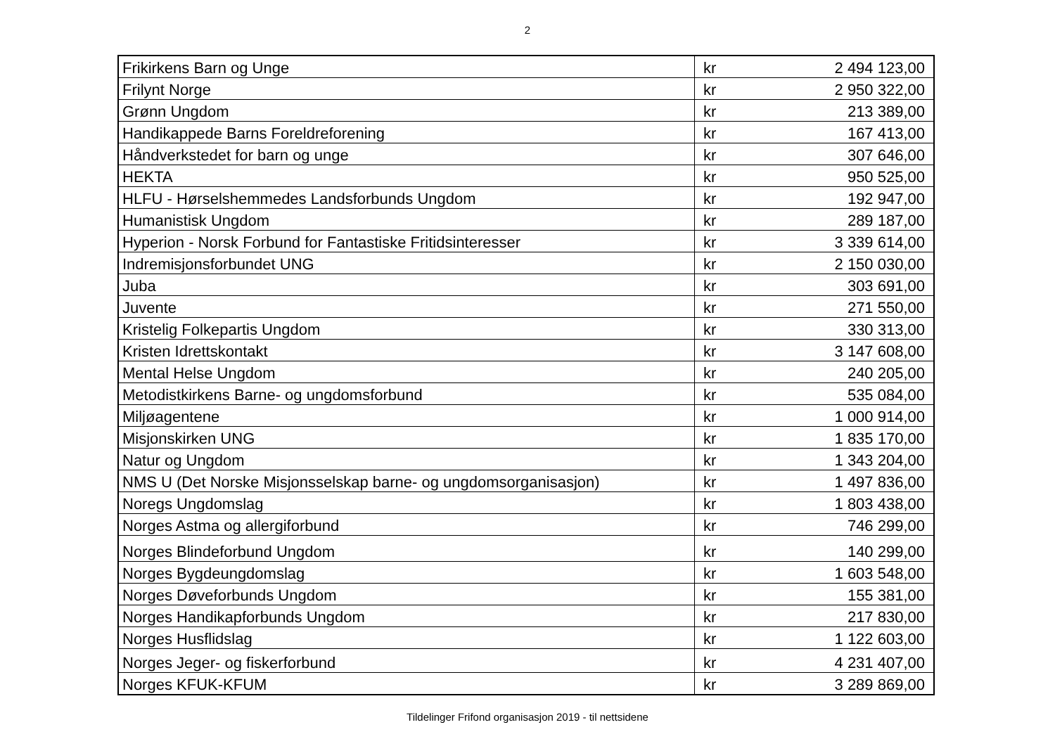2
| Frikirkens Barn og Unge | kr | 2 494 123,00 |
| Frilynt Norge | kr | 2 950 322,00 |
| Grønn Ungdom | kr | 213 389,00 |
| Handikappede Barns Foreldreforening | kr | 167 413,00 |
| Håndverkstedet for barn og unge | kr | 307 646,00 |
| HEKTA | kr | 950 525,00 |
| HLFU - Hørselshemmedes Landsforbunds Ungdom | kr | 192 947,00 |
| Humanistisk Ungdom | kr | 289 187,00 |
| Hyperion - Norsk Forbund for Fantastiske Fritidsinteresser | kr | 3 339 614,00 |
| Indremisjonsforbundet UNG | kr | 2 150 030,00 |
| Juba | kr | 303 691,00 |
| Juvente | kr | 271 550,00 |
| Kristelig Folkepartis Ungdom | kr | 330 313,00 |
| Kristen Idrettskontakt | kr | 3 147 608,00 |
| Mental Helse Ungdom | kr | 240 205,00 |
| Metodistkirkens Barne- og ungdomsforbund | kr | 535 084,00 |
| Miljøagentene | kr | 1 000 914,00 |
| Misjonskirken UNG | kr | 1 835 170,00 |
| Natur og Ungdom | kr | 1 343 204,00 |
| NMS U (Det Norske Misjonsselskap barne- og ungdomsorganisasjon) | kr | 1 497 836,00 |
| Noregs Ungdomslag | kr | 1 803 438,00 |
| Norges Astma og allergiforbund | kr | 746 299,00 |
| Norges Blindeforbund Ungdom | kr | 140 299,00 |
| Norges Bygdeungdomslag | kr | 1 603 548,00 |
| Norges Døveforbunds Ungdom | kr | 155 381,00 |
| Norges Handikapforbunds Ungdom | kr | 217 830,00 |
| Norges Husflidslag | kr | 1 122 603,00 |
| Norges Jeger- og fiskerforbund | kr | 4 231 407,00 |
| Norges KFUK-KFUM | kr | 3 289 869,00 |
Tildelinger Frifond organisasjon 2019 - til nettsidene